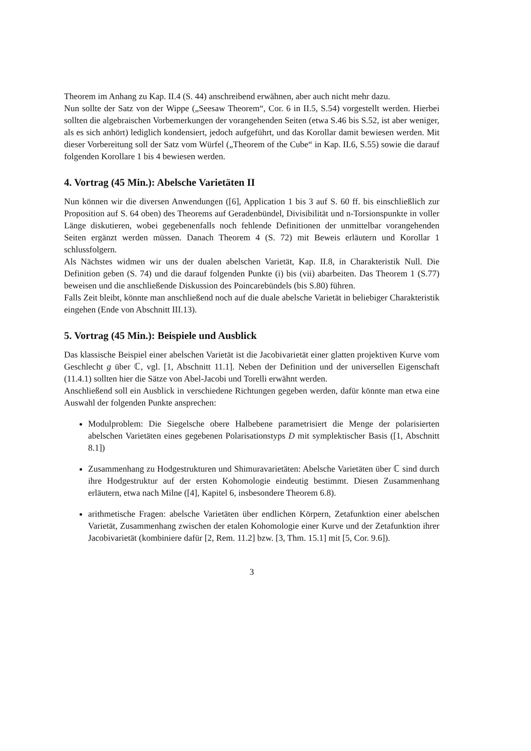Theorem im Anhang zu Kap. II.4 (S. 44) anschreibend erwähnen, aber auch nicht mehr dazu.
Nun sollte der Satz von der Wippe („Seesaw Theorem“, Cor. 6 in II.5, S.54) vorgestellt werden. Hierbei sollten die algebraischen Vorbemerkungen der vorangehenden Seiten (etwa S.46 bis S.52, ist aber weniger, als es sich anhört) lediglich kondensiert, jedoch aufgeführt, und das Korollar damit bewiesen werden. Mit dieser Vorbereitung soll der Satz vom Würfel („Theorem of the Cube“ in Kap. II.6, S.55) sowie die darauf folgenden Korollare 1 bis 4 bewiesen werden.
4. Vortrag (45 Min.): Abelsche Varietäten II
Nun können wir die diversen Anwendungen ([6], Application 1 bis 3 auf S. 60 ff. bis einschließlich zur Proposition auf S. 64 oben) des Theorems auf Geradenbündel, Divisibilität und n-Torsionspunkte in voller Länge diskutieren, wobei gegebenenfalls noch fehlende Definitionen der unmittelbar vorangehenden Seiten ergänzt werden müssen. Danach Theorem 4 (S. 72) mit Beweis erläutern und Korollar 1 schlussfolgern.
Als Nächstes widmen wir uns der dualen abelschen Varietät, Kap. II.8, in Charakteristik Null. Die Definition geben (S. 74) und die darauf folgenden Punkte (i) bis (vii) abarbeiten. Das Theorem 1 (S.77) beweisen und die anschließende Diskussion des Poincarebündels (bis S.80) führen.
Falls Zeit bleibt, könnte man anschließend noch auf die duale abelsche Varietät in beliebiger Charakteristik eingehen (Ende von Abschnitt III.13).
5. Vortrag (45 Min.): Beispiele und Ausblick
Das klassische Beispiel einer abelschen Varietät ist die Jacobivarietät einer glatten projektiven Kurve vom Geschlecht g über ℂ, vgl. [1, Abschnitt 11.1]. Neben der Definition und der universellen Eigenschaft (11.4.1) sollten hier die Sätze von Abel-Jacobi und Torelli erwähnt werden.
Anschließend soll ein Ausblick in verschiedene Richtungen gegeben werden, dafür könnte man etwa eine Auswahl der folgenden Punkte ansprechen:
Modulproblem: Die Siegelsche obere Halbebene parametrisiert die Menge der polarisierten abelschen Varietäten eines gegebenen Polarisationstyps D mit symplektischer Basis ([1, Abschnitt 8.1])
Zusammenhang zu Hodgestrukturen und Shimuravarietäten: Abelsche Varietäten über ℂ sind durch ihre Hodgestruktur auf der ersten Kohomologie eindeutig bestimmt. Diesen Zusammenhang erläutern, etwa nach Milne ([4], Kapitel 6, insbesondere Theorem 6.8).
arithmetische Fragen: abelsche Varietäten über endlichen Körpern, Zetafunktion einer abelschen Varietät, Zusammenhang zwischen der etalen Kohomologie einer Kurve und der Zetafunktion ihrer Jacobivarietät (kombiniere dafür [2, Rem. 11.2] bzw. [3, Thm. 15.1] mit [5, Cor. 9.6]).
3